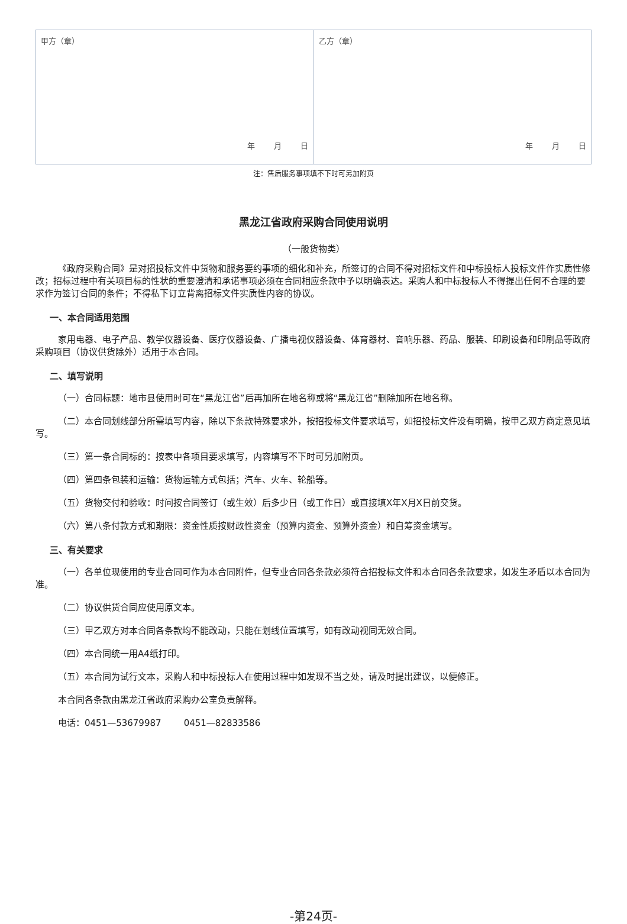| 甲方（章） 年 月 日 | 乙方（章） 年 月 日 |
注：售后服务事项填不下时可另加附页
黑龙江省政府采购合同使用说明
（一般货物类）
《政府采购合同》是对招投标文件中货物和服务要约事项的细化和补充，所签订的合同不得对招标文件和中标投标人投标文件作实质性修改；招标过程中有关项目标的性状的重要澄清和承诺事项必须在合同相应条款中予以明确表达。采购人和中标投标人不得提出任何不合理的要求作为签订合同的条件；不得私下订立背离招标文件实质性内容的协议。
一、本合同适用范围
家用电器、电子产品、教学仪器设备、医疗仪器设备、广播电视仪器设备、体育器材、音响乐器、药品、服装、印刷设备和印刷品等政府采购项目（协议供货除外）适用于本合同。
二、填写说明
（一）合同标题：地市县使用时可在“黑龙江省”后再加所在地名称或将“黑龙江省”删除加所在地名称。
（二）本合同划线部分所需填写内容，除以下条款特殊要求外，按招投标文件要求填写，如招投标文件没有明确，按甲乙双方商定意见填写。
（三）第一条合同标的：按表中各项目要求填写，内容填写不下时可另加附页。
（四）第四条包装和运输：货物运输方式包括；汽车、火车、轮船等。
（五）货物交付和验收：时间按合同签订（或生效）后多少日（或工作日）或直接填X年X月X日前交货。
（六）第八条付款方式和期限：资金性质按财政性资金（预算内资金、预算外资金）和自筹资金填写。
三、有关要求
（一）各单位现使用的专业合同可作为本合同附件，但专业合同各条款必须符合招投标文件和本合同各条款要求，如发生矛盾以本合同为准。
（二）协议供货合同应使用原文本。
（三）甲乙双方对本合同各条款均不能改动，只能在划线位置填写，如有改动视同无效合同。
（四）本合同统一用A4纸打印。
（五）本合同为试行文本，采购人和中标投标人在使用过程中如发现不当之处，请及时提出建议，以便修正。
本合同各条款由黑龙江省政府采购办公室负责解释。
电话：0451—53679987 0451—82833586
-第24页-